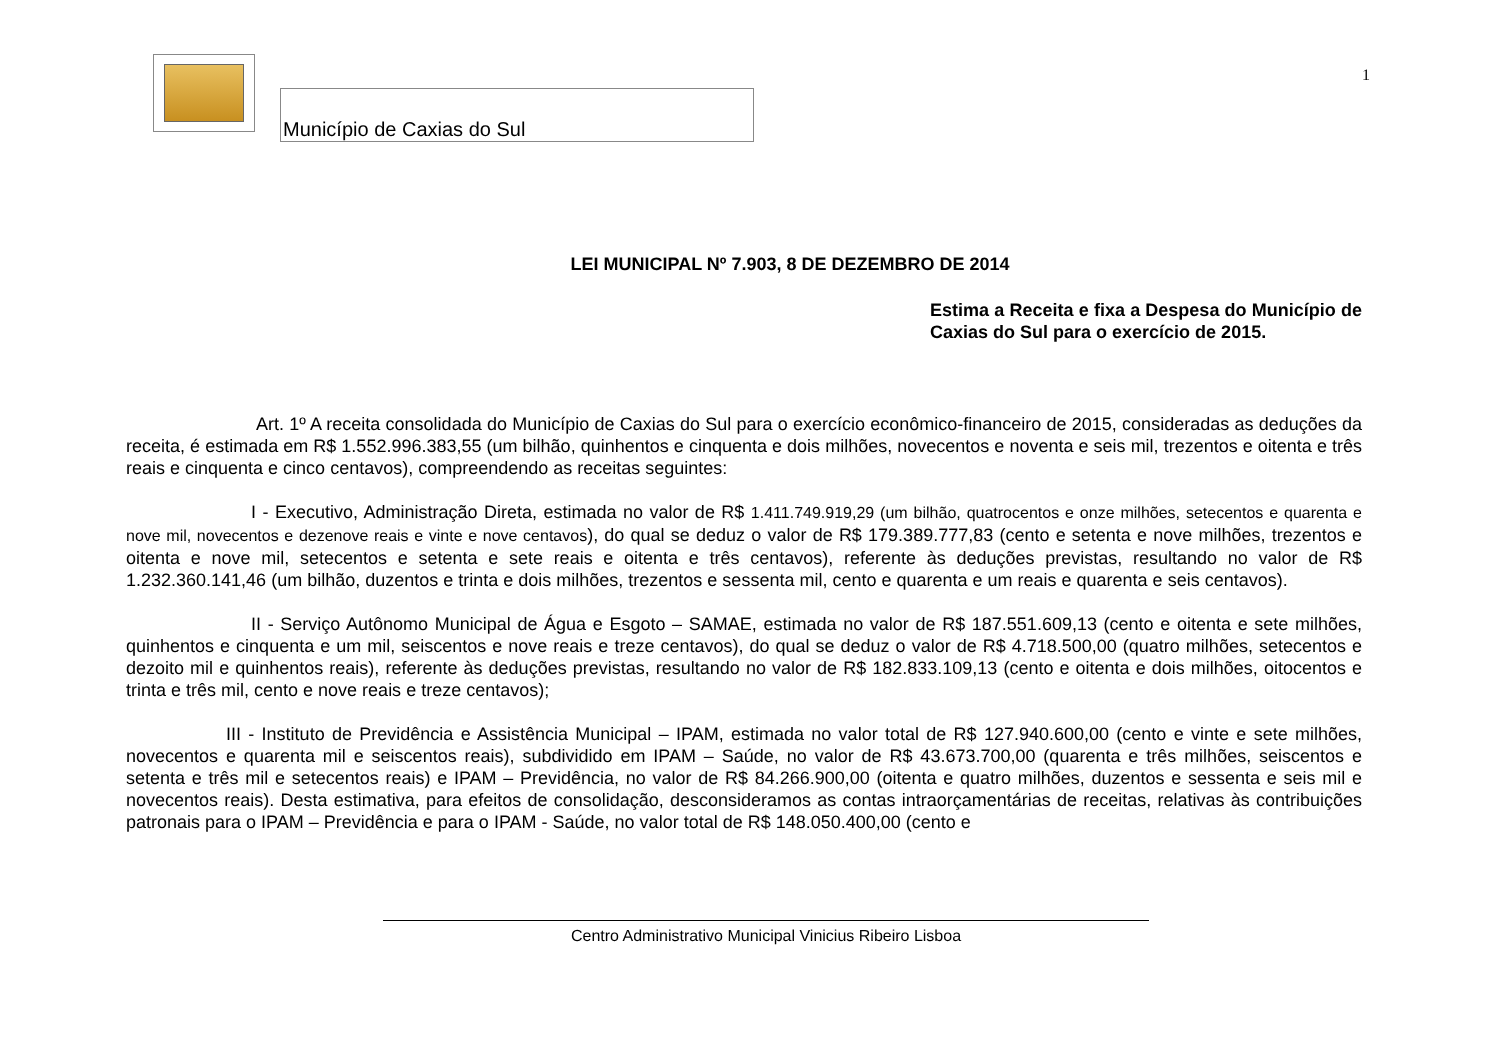Município de Caxias do Sul
1
LEI MUNICIPAL Nº 7.903, 8 DE DEZEMBRO DE 2014
Estima a Receita e fixa a Despesa do Município de Caxias do Sul para o exercício de 2015.
Art. 1º A receita consolidada do Município de Caxias do Sul para o exercício econômico-financeiro de 2015, consideradas as deduções da receita, é estimada em R$ 1.552.996.383,55 (um bilhão, quinhentos e cinquenta e dois milhões, novecentos e noventa e seis mil, trezentos e oitenta e três reais e cinquenta e cinco centavos), compreendendo as receitas seguintes:
I - Executivo, Administração Direta, estimada no valor de R$ 1.411.749.919,29 (um bilhão, quatrocentos e onze milhões, setecentos e quarenta e nove mil, novecentos e dezenove reais e vinte e nove centavos), do qual se deduz o valor de R$ 179.389.777,83 (cento e setenta e nove milhões, trezentos e oitenta e nove mil, setecentos e setenta e sete reais e oitenta e três centavos), referente às deduções previstas, resultando no valor de R$ 1.232.360.141,46 (um bilhão, duzentos e trinta e dois milhões, trezentos e sessenta mil, cento e quarenta e um reais e quarenta e seis centavos).
II - Serviço Autônomo Municipal de Água e Esgoto – SAMAE, estimada no valor de R$ 187.551.609,13 (cento e oitenta e sete milhões, quinhentos e cinquenta e um mil, seiscentos e nove reais e treze centavos), do qual se deduz o valor de R$ 4.718.500,00 (quatro milhões, setecentos e dezoito mil e quinhentos reais), referente às deduções previstas, resultando no valor de R$ 182.833.109,13 (cento e oitenta e dois milhões, oitocentos e trinta e três mil, cento e nove reais e treze centavos);
III - Instituto de Previdência e Assistência Municipal – IPAM, estimada no valor total de R$ 127.940.600,00 (cento e vinte e sete milhões, novecentos e quarenta mil e seiscentos reais), subdividido em IPAM – Saúde, no valor de R$ 43.673.700,00 (quarenta e três milhões, seiscentos e setenta e três mil e setecentos reais) e IPAM – Previdência, no valor de R$ 84.266.900,00 (oitenta e quatro milhões, duzentos e sessenta e seis mil e novecentos reais). Desta estimativa, para efeitos de consolidação, desconsideramos as contas intraorçamentárias de receitas, relativas às contribuições patronais para o IPAM – Previdência e para o IPAM - Saúde, no valor total de R$ 148.050.400,00 (cento e
Centro Administrativo Municipal Vinicius Ribeiro Lisboa